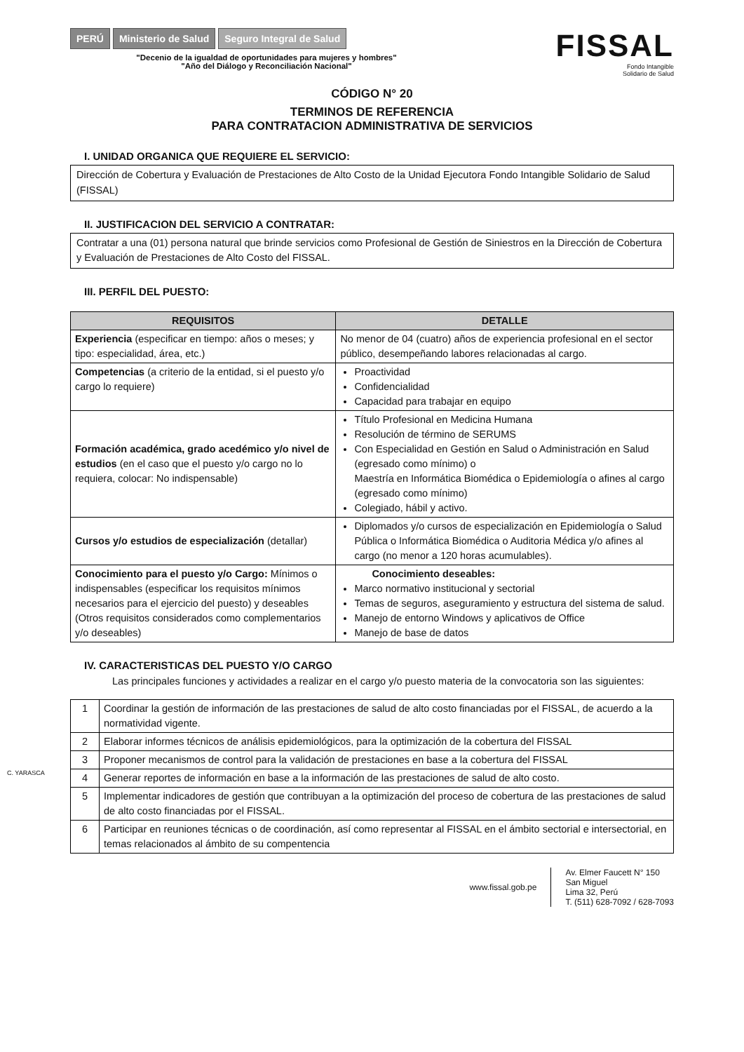PERÚ Ministerio de Salud Seguro Integral de Salud
"Decenio de la igualdad de oportunidades para mujeres y hombres"
"Año del Diálogo y Reconciliación Nacional"
FISSAL
Fondo Intangible
Solidario de Salud
CÓDIGO N° 20
TERMINOS DE REFERENCIA
PARA CONTRATACION ADMINISTRATIVA DE SERVICIOS
I. UNIDAD ORGANICA QUE REQUIERE EL SERVICIO:
Dirección de Cobertura y Evaluación de Prestaciones de Alto Costo de la Unidad Ejecutora Fondo Intangible Solidario de Salud (FISSAL)
II. JUSTIFICACION DEL SERVICIO A CONTRATAR:
Contratar a una (01) persona natural que brinde servicios como Profesional de Gestión de Siniestros en la Dirección de Cobertura y Evaluación de Prestaciones de Alto Costo del FISSAL.
III. PERFIL DEL PUESTO:
| REQUISITOS | DETALLE |
| --- | --- |
| Experiencia (especificar en tiempo: años o meses; y tipo: especialidad, área, etc.) | No menor de 04 (cuatro) años de experiencia profesional en el sector público, desempeñando labores relacionadas al cargo. |
| Competencias (a criterio de la entidad, si el puesto y/o cargo lo requiere) | Proactividad Confidencialidad Capacidad para trabajar en equipo |
| Formación académica, grado acedémico y/o nivel de estudios (en el caso que el puesto y/o cargo no lo requiera, colocar: No indispensable) | Título Profesional en Medicina Humana Resolución de término de SERUMS Con Especialidad en Gestión en Salud o Administración en Salud (egresado como mínimo) o Maestría en Informática Biomédica o Epidemiología o afines al cargo (egresado como mínimo) Colegiado, hábil y activo. |
| Cursos y/o estudios de especialización (detallar) | Diplomados y/o cursos de especialización en Epidemiología o Salud Pública o Informática Biomédica o Auditoria Médica y/o afines al cargo (no menor a 120 horas acumulables). |
| Conocimiento para el puesto y/o Cargo: Mínimos o indispensables (especificar los requisitos mínimos necesarios para el ejercicio del puesto) y deseables (Otros requisitos considerados como complementarios y/o deseables) | Conocimiento deseables: Marco normativo institucional y sectorial Temas de seguros, aseguramiento y estructura del sistema de salud. Manejo de entorno Windows y aplicativos de Office Manejo de base de datos |
IV. CARACTERISTICAS DEL PUESTO Y/O CARGO
Las principales funciones y actividades a realizar en el cargo y/o puesto materia de la convocatoria son las siguientes:
| 1 | Coordinar la gestión de información de las prestaciones de salud de alto costo financiadas por el FISSAL, de acuerdo a la normatividad vigente. |
| 2 | Elaborar informes técnicos de análisis epidemiológicos, para la optimización de la cobertura del FISSAL |
| 3 | Proponer mecanismos de control para la validación de prestaciones en base a la cobertura del FISSAL |
| 4 | Generar reportes de información en base a la información de las prestaciones de salud de alto costo. |
| 5 | Implementar indicadores de gestión que contribuyan a la optimización del proceso de cobertura de las prestaciones de salud de alto costo financiadas por el FISSAL. |
| 6 | Participar en reuniones técnicas o de coordinación, así como representar al FISSAL en el ámbito sectorial e intersectorial, en temas relacionados al ámbito de su compentencia |
C. YARASCA
www.fissal.gob.pe
Av. Elmer Faucett N° 150
San Miguel
Lima 32, Perú
T. (511) 628-7092 / 628-7093